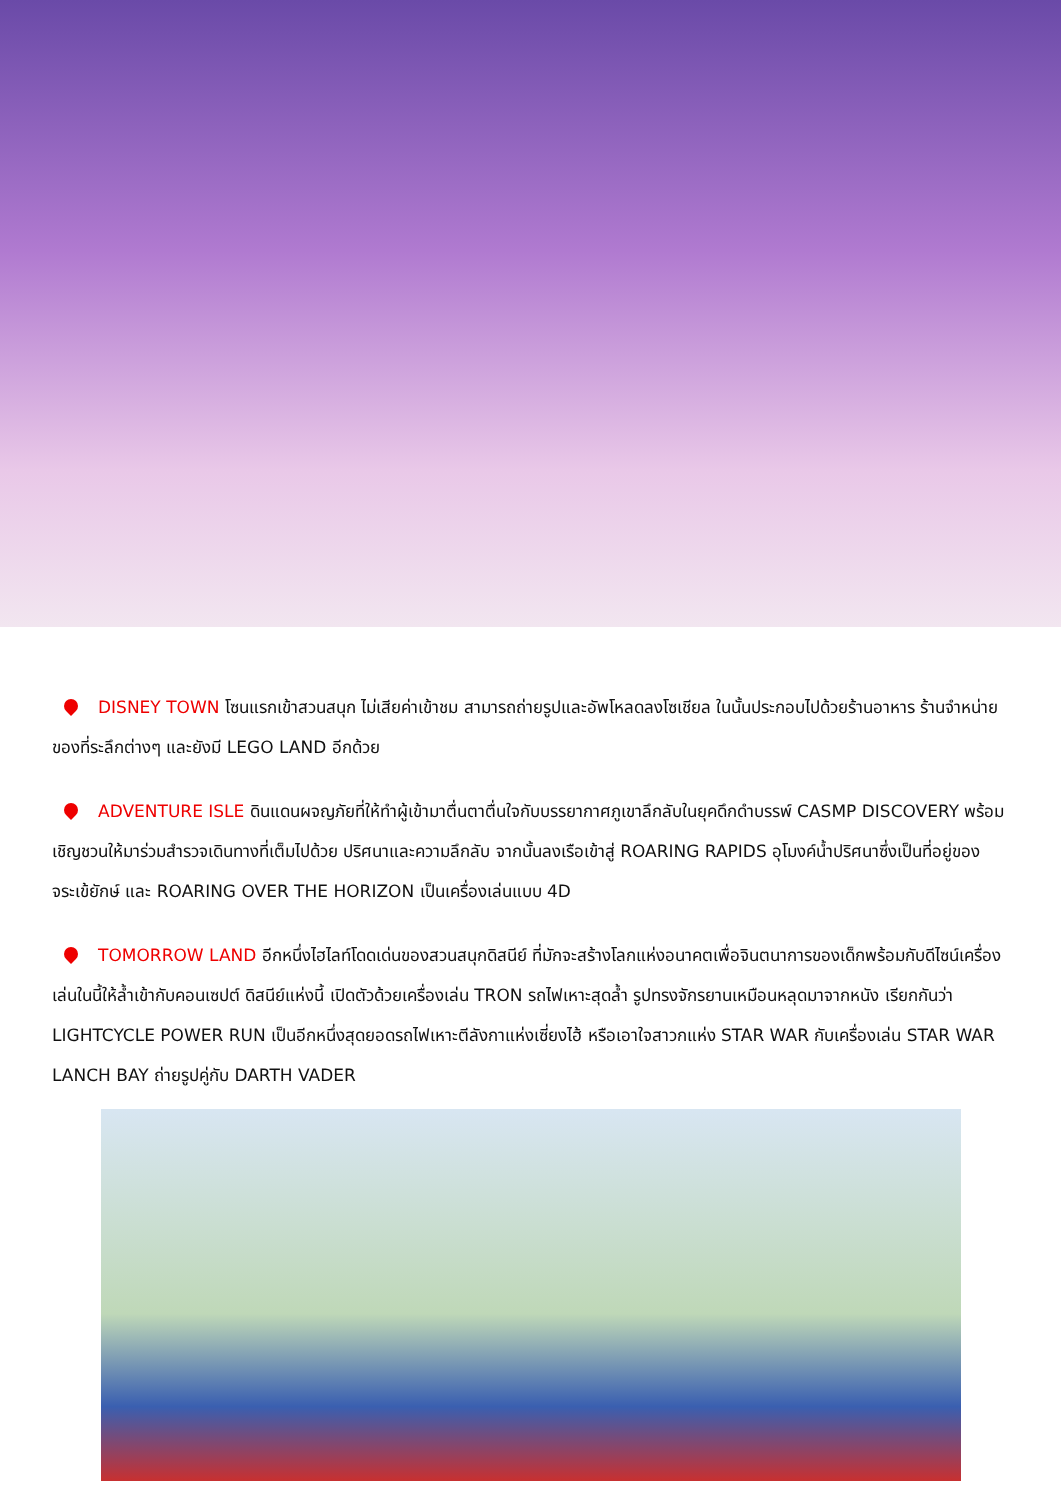DISNEY TOWN โซนแรกเข้าสวนสนุก ไม่เสียค่าเข้าชม สามารถถ่ายรูปและอัพโหลดลงโซเชียล ในนั้นประกอบไปด้วยร้านอาหาร ร้านจำหน่ายของที่ระลึกต่างๆ และยังมี LEGO LAND อีกด้วย
ADVENTURE ISLE ดินแดนผจญภัยที่ให้ทำผู้เข้ามาตื่นตาตื่นใจกับบรรยากาศภูเขาลึกลับในยุคดึกดำบรรพ์ CASMP DISCOVERY พร้อมเชิญชวนให้มาร่วมสำรวจเดินทางที่เต็มไปด้วย ปริศนาและความลึกลับ จากนั้นลงเรือเข้าสู่ ROARING RAPIDS อุโมงค์น้ำปริศนาซึ่งเป็นที่อยู่ของจระเข้ยักษ์ และ ROARING OVER THE HORIZON เป็นเครื่องเล่นแบบ 4D
TOMORROW LAND อีกหนึ่งไฮไลท์โดดเด่นของสวนสนุกดิสนีย์ ที่มักจะสร้างโลกแห่งอนาคตเพื่อจินตนาการของเด็กพร้อมกับดีไซน์เครื่องเล่นในนี้ให้ล้ำเข้ากับคอนเซปต์ ดิสนีย์แห่งนี้ เปิดตัวด้วยเครื่องเล่น TRON รถไฟเหาะสุดล้ำ รูปทรงจักรยานเหมือนหลุดมาจากหนัง เรียกกันว่า LIGHTCYCLE POWER RUN เป็นอีกหนึ่งสุดยอดรถไฟเหาะตีลังกาแห่งเซี่ยงไฮ้ หรือเอาใจสาวกแห่ง STAR WAR กับเครื่องเล่น STAR WAR LANCH BAY ถ่ายรูปคู่กับ DARTH VADER